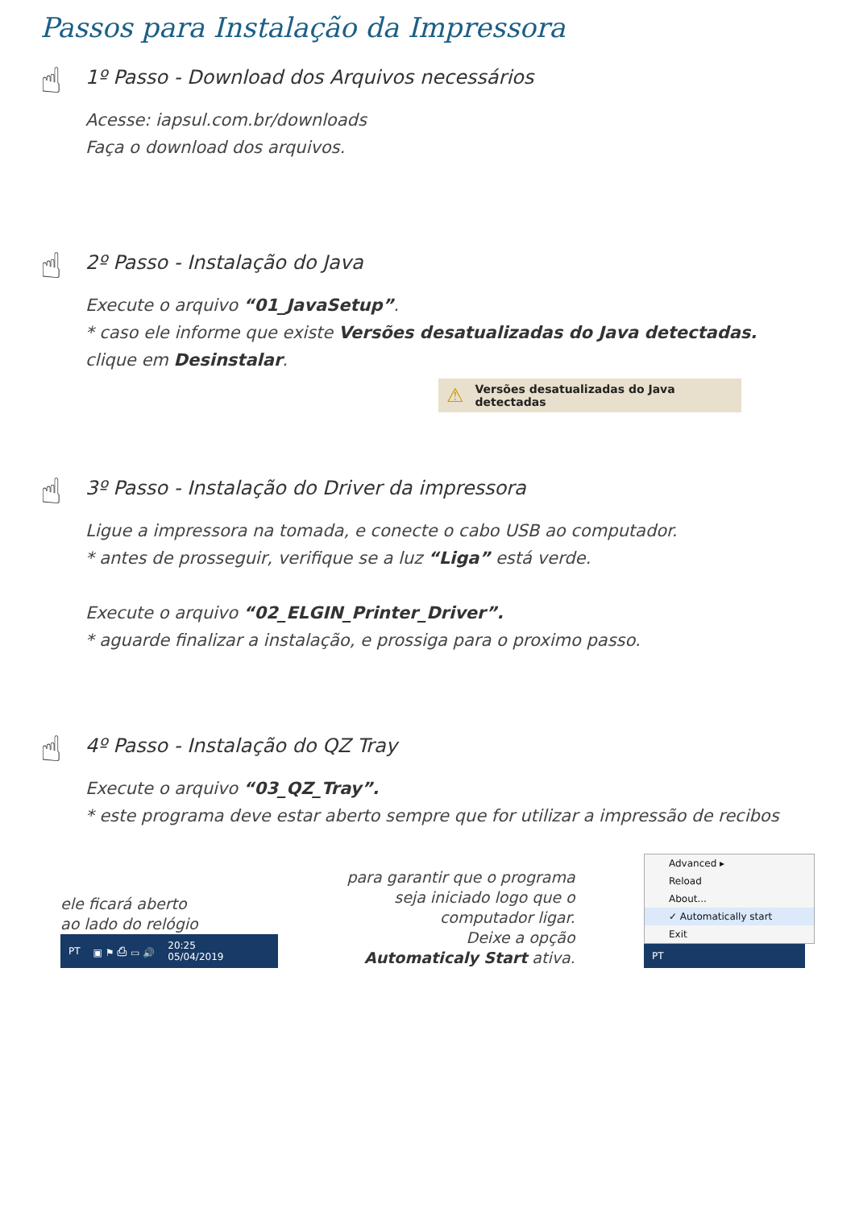Passos para Instalação da Impressora
☝
1º Passo - Download dos Arquivos necessários
Acesse: iapsul.com.br/downloads
Faça o download dos arquivos.
☝
2º Passo - Instalação do Java
Execute o arquivo “01_JavaSetup”.
* caso ele informe que existe Versões desatualizadas do Java detectadas.
clique em Desinstalar.
⚠ Versões desatualizadas do Java detectadas
☝
3º Passo - Instalação do Driver da impressora
Ligue a impressora na tomada, e conecte o cabo USB ao computador.
* antes de prosseguir, verifique se a luz “Liga” está verde.
Execute o arquivo “02_ELGIN_Printer_Driver”.
* aguarde finalizar a instalação, e prossiga para o proximo passo.
☝
4º Passo - Instalação do QZ Tray
Execute o arquivo “03_QZ_Tray”.
* este programa deve estar aberto sempre que for utilizar a impressão de recibos
ele ficará aberto
ao lado do relógio
PT ▣ ⚑ ⎙ ▭ 🔊 20:25
05/04/2019
para garantir que o programa
seja iniciado logo que o
computador ligar.
Deixe a opção
Automaticaly Start ativa.
Advanced ▸
Reload
About...
✓ Automatically start
Exit
PT